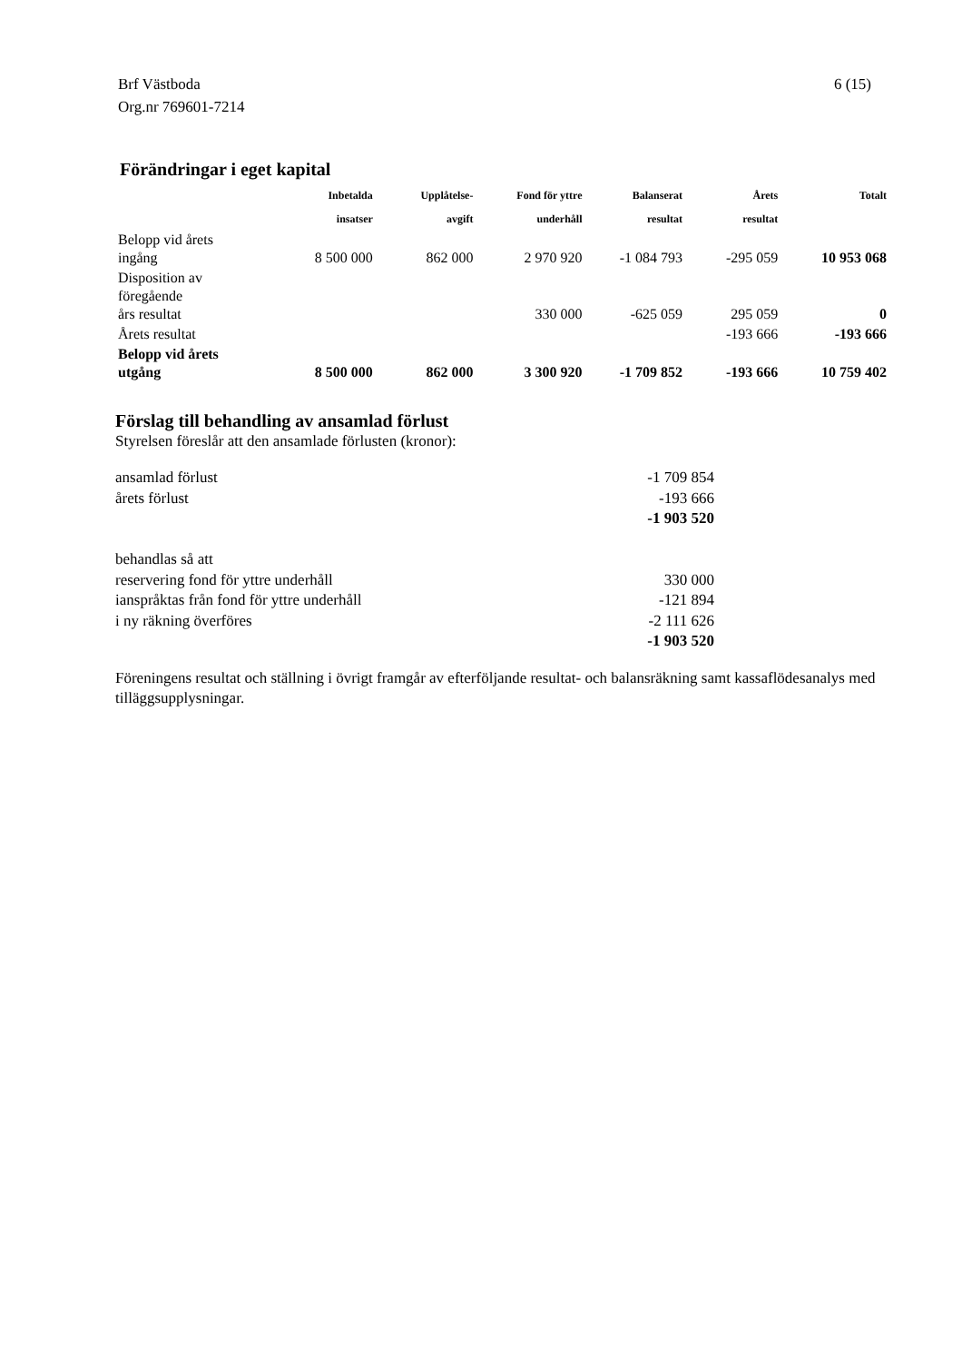6 (15) Brf Västboda
Org.nr 769601-7214
Förändringar i eget kapital
| | Inbetalda insatser | Upplåtelse- avgift | Fond för yttre underhåll | Balanserat resultat | Årets resultat | Totalt |
| --- | --- | --- | --- | --- | --- | --- |
| Belopp vid årets ingång | 8 500 000 | 862 000 | 2 970 920 | -1 084 793 | -295 059 | 10 953 068 |
| Disposition av föregående års resultat | | | 330 000 | -625 059 | 295 059 | 0 |
| Årets resultat | | | | | -193 666 | -193 666 |
| Belopp vid årets utgång | 8 500 000 | 862 000 | 3 300 920 | -1 709 852 | -193 666 | 10 759 402 |
Förslag till behandling av ansamlad förlust
Styrelsen föreslår att den ansamlade förlusten (kronor):
| ansamlad förlust | -1 709 854 |
| årets förlust | -193 666 |
| | -1 903 520 |
| behandlas så att | |
| reservering fond för yttre underhåll | 330 000 |
| ianspråktas från fond för yttre underhåll | -121 894 |
| i ny räkning överföres | -2 111 626 |
| | -1 903 520 |
Föreningens resultat och ställning i övrigt framgår av efterföljande resultat- och balansräkning samt kassaflödesanalys med tilläggsupplysningar.